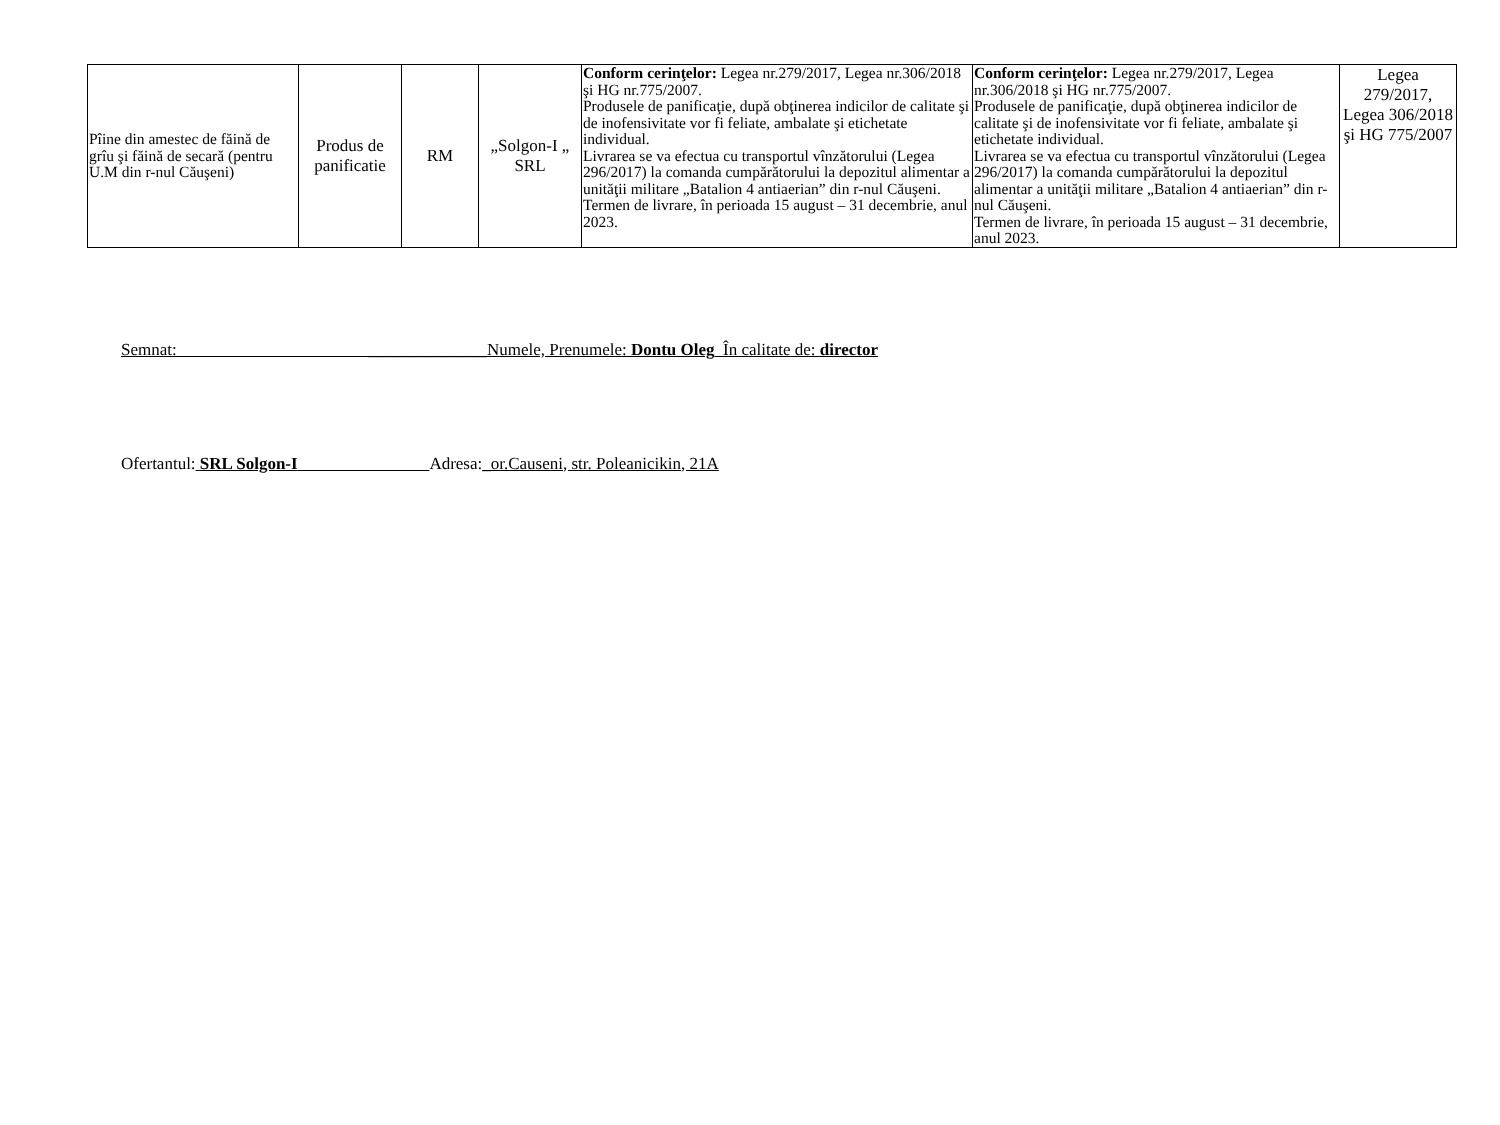| Pîine din amestec de făină de grîu şi făină de secară (pentru U.M din r-nul Căuşeni) | Produs de panificatie | RM | „Solgon-I „ SRL | Conform cerinţelor: Legea nr.279/2017, Legea nr.306/2018 şi HG nr.775/2007. Produsele de panificaţie, după obţinerea indicilor de calitate şi de inofensivitate vor fi feliate, ambalate şi etichetate individual. Livrarea se va efectua cu transportul vînzătorului (Legea 296/2017) la comanda cumpărătorului la depozitul alimentar a unităţii militare „Batalion 4 antiaerian” din r-nul Căuşeni. Termen de livrare, în perioada 15 august – 31 decembrie, anul 2023. | Conform cerinţelor: Legea nr.279/2017, Legea nr.306/2018 şi HG nr.775/2007. Produsele de panificaţie, după obţinerea indicilor de calitate şi de inofensivitate vor fi feliate, ambalate şi etichetate individual. Livrarea se va efectua cu transportul vînzătorului (Legea 296/2017) la comanda cumpărătorului la depozitul alimentar a unităţii militare „Batalion 4 antiaerian” din r-nul Căuşeni. Termen de livrare, în perioada 15 august – 31 decembrie, anul 2023. | Legea 279/2017, Legea 306/2018 şi HG 775/2007 |
Semnat: ______________Numele, Prenumele: Dontu Oleg În calitate de: director
Ofertantul: SRL Solgon-I Adresa:_or.Causeni, str. Poleanicikin, 21A